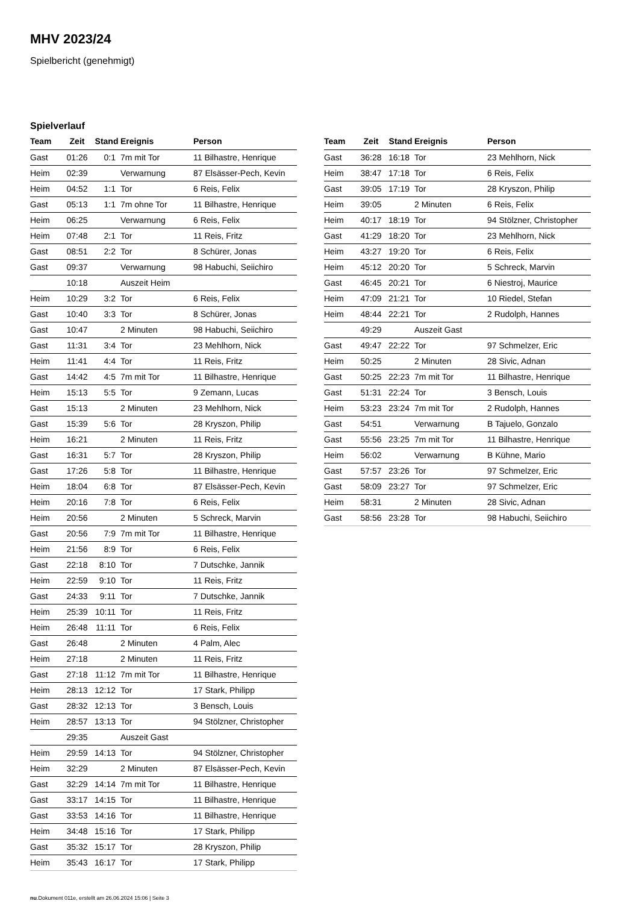MHV 2023/24
Spielbericht (genehmigt)
Spielverlauf
| Team | Zeit | Stand | Ereignis | Person |
| --- | --- | --- | --- | --- |
| Gast | 01:26 | 0:1 | 7m mit Tor | 11 Bilhastre, Henrique |
| Heim | 02:39 | | Verwarnung | 87 Elsässer-Pech, Kevin |
| Heim | 04:52 | 1:1 | Tor | 6 Reis, Felix |
| Gast | 05:13 | 1:1 | 7m ohne Tor | 11 Bilhastre, Henrique |
| Heim | 06:25 | | Verwarnung | 6 Reis, Felix |
| Heim | 07:48 | 2:1 | Tor | 11 Reis, Fritz |
| Gast | 08:51 | 2:2 | Tor | 8 Schürer, Jonas |
| Gast | 09:37 | | Verwarnung | 98 Habuchi, Seiichiro |
| | 10:18 | | Auszeit Heim | |
| Heim | 10:29 | 3:2 | Tor | 6 Reis, Felix |
| Gast | 10:40 | 3:3 | Tor | 8 Schürer, Jonas |
| Gast | 10:47 | | 2 Minuten | 98 Habuchi, Seiichiro |
| Gast | 11:31 | 3:4 | Tor | 23 Mehlhorn, Nick |
| Heim | 11:41 | 4:4 | Tor | 11 Reis, Fritz |
| Gast | 14:42 | 4:5 | 7m mit Tor | 11 Bilhastre, Henrique |
| Heim | 15:13 | 5:5 | Tor | 9 Zemann, Lucas |
| Gast | 15:13 | | 2 Minuten | 23 Mehlhorn, Nick |
| Gast | 15:39 | 5:6 | Tor | 28 Kryszon, Philip |
| Heim | 16:21 | | 2 Minuten | 11 Reis, Fritz |
| Gast | 16:31 | 5:7 | Tor | 28 Kryszon, Philip |
| Gast | 17:26 | 5:8 | Tor | 11 Bilhastre, Henrique |
| Heim | 18:04 | 6:8 | Tor | 87 Elsässer-Pech, Kevin |
| Heim | 20:16 | 7:8 | Tor | 6 Reis, Felix |
| Heim | 20:56 | | 2 Minuten | 5 Schreck, Marvin |
| Gast | 20:56 | 7:9 | 7m mit Tor | 11 Bilhastre, Henrique |
| Heim | 21:56 | 8:9 | Tor | 6 Reis, Felix |
| Gast | 22:18 | 8:10 | Tor | 7 Dutschke, Jannik |
| Heim | 22:59 | 9:10 | Tor | 11 Reis, Fritz |
| Gast | 24:33 | 9:11 | Tor | 7 Dutschke, Jannik |
| Heim | 25:39 | 10:11 | Tor | 11 Reis, Fritz |
| Heim | 26:48 | 11:11 | Tor | 6 Reis, Felix |
| Gast | 26:48 | | 2 Minuten | 4 Palm, Alec |
| Heim | 27:18 | | 2 Minuten | 11 Reis, Fritz |
| Gast | 27:18 | 11:12 | 7m mit Tor | 11 Bilhastre, Henrique |
| Heim | 28:13 | 12:12 | Tor | 17 Stark, Philipp |
| Gast | 28:32 | 12:13 | Tor | 3 Bensch, Louis |
| Heim | 28:57 | 13:13 | Tor | 94 Stölzner, Christopher |
| | 29:35 | | Auszeit Gast | |
| Heim | 29:59 | 14:13 | Tor | 94 Stölzner, Christopher |
| Heim | 32:29 | | 2 Minuten | 87 Elsässer-Pech, Kevin |
| Gast | 32:29 | 14:14 | 7m mit Tor | 11 Bilhastre, Henrique |
| Gast | 33:17 | 14:15 | Tor | 11 Bilhastre, Henrique |
| Gast | 33:53 | 14:16 | Tor | 11 Bilhastre, Henrique |
| Heim | 34:48 | 15:16 | Tor | 17 Stark, Philipp |
| Gast | 35:32 | 15:17 | Tor | 28 Kryszon, Philip |
| Heim | 35:43 | 16:17 | Tor | 17 Stark, Philipp |
| Team | Zeit | Stand | Ereignis | Person |
| --- | --- | --- | --- | --- |
| Gast | 36:28 | 16:18 | Tor | 23 Mehlhorn, Nick |
| Heim | 38:47 | 17:18 | Tor | 6 Reis, Felix |
| Gast | 39:05 | 17:19 | Tor | 28 Kryszon, Philip |
| Heim | 39:05 | | 2 Minuten | 6 Reis, Felix |
| Heim | 40:17 | 18:19 | Tor | 94 Stölzner, Christopher |
| Gast | 41:29 | 18:20 | Tor | 23 Mehlhorn, Nick |
| Heim | 43:27 | 19:20 | Tor | 6 Reis, Felix |
| Heim | 45:12 | 20:20 | Tor | 5 Schreck, Marvin |
| Gast | 46:45 | 20:21 | Tor | 6 Niestroj, Maurice |
| Heim | 47:09 | 21:21 | Tor | 10 Riedel, Stefan |
| Heim | 48:44 | 22:21 | Tor | 2 Rudolph, Hannes |
| | 49:29 | | Auszeit Gast | |
| Gast | 49:47 | 22:22 | Tor | 97 Schmelzer, Eric |
| Heim | 50:25 | | 2 Minuten | 28 Sivic, Adnan |
| Gast | 50:25 | 22:23 | 7m mit Tor | 11 Bilhastre, Henrique |
| Gast | 51:31 | 22:24 | Tor | 3 Bensch, Louis |
| Heim | 53:23 | 23:24 | 7m mit Tor | 2 Rudolph, Hannes |
| Gast | 54:51 | | Verwarnung | B Tajuelo, Gonzalo |
| Gast | 55:56 | 23:25 | 7m mit Tor | 11 Bilhastre, Henrique |
| Heim | 56:02 | | Verwarnung | B Kühne, Mario |
| Gast | 57:57 | 23:26 | Tor | 97 Schmelzer, Eric |
| Gast | 58:09 | 23:27 | Tor | 97 Schmelzer, Eric |
| Heim | 58:31 | | 2 Minuten | 28 Sivic, Adnan |
| Gast | 58:56 | 23:28 | Tor | 98 Habuchi, Seiichiro |
nu.Dokument 011e, erstellt am 26.06.2024 15:06 | Seite 3